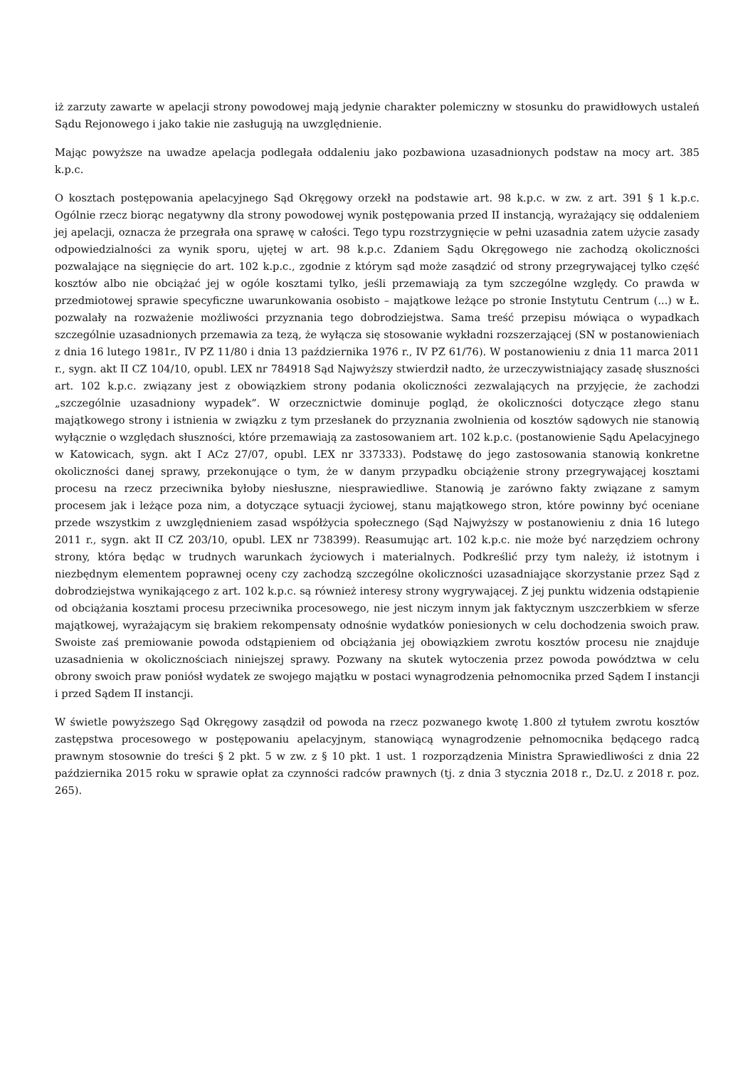iż zarzuty zawarte w apelacji strony powodowej mają jedynie charakter polemiczny w stosunku do prawidłowych ustaleń Sądu Rejonowego i jako takie nie zasługują na uwzględnienie.
Mając powyższe na uwadze apelacja podlegała oddaleniu jako pozbawiona uzasadnionych podstaw na mocy art. 385 k.p.c.
O kosztach postępowania apelacyjnego Sąd Okręgowy orzekł na podstawie art. 98 k.p.c. w zw. z art. 391 § 1 k.p.c. Ogólnie rzecz biorąc negatywny dla strony powodowej wynik postępowania przed II instancją, wyrażający się oddaleniem jej apelacji, oznacza że przegrała ona sprawę w całości. Tego typu rozstrzygnięcie w pełni uzasadnia zatem użycie zasady odpowiedzialności za wynik sporu, ujętej w art. 98 k.p.c. Zdaniem Sądu Okręgowego nie zachodzą okoliczności pozwalające na sięgnięcie do art. 102 k.p.c., zgodnie z którym sąd może zasądzić od strony przegrywającej tylko część kosztów albo nie obciążać jej w ogóle kosztami tylko, jeśli przemawiają za tym szczególne względy. Co prawda w przedmiotowej sprawie specyficzne uwarunkowania osobisto – majątkowe leżące po stronie Instytutu Centrum (...) w Ł. pozwalały na rozważenie możliwości przyznania tego dobrodziejstwa. Sama treść przepisu mówiąca o wypadkach szczególnie uzasadnionych przemawia za tezą, że wyłącza się stosowanie wykładni rozszerzającej (SN w postanowieniach z dnia 16 lutego 1981r., IV PZ 11/80 i dnia 13 października 1976 r., IV PZ 61/76). W postanowieniu z dnia 11 marca 2011 r., sygn. akt II CZ 104/10, opubl. LEX nr 784918 Sąd Najwyższy stwierdził nadto, że urzeczywistniający zasadę słuszności art. 102 k.p.c. związany jest z obowiązkiem strony podania okoliczności zezwalających na przyjęcie, że zachodzi „szczególnie uzasadniony wypadek”. W orzecznictwie dominuje pogląd, że okoliczności dotyczące złego stanu majątkowego strony i istnienia w związku z tym przesłanek do przyznania zwolnienia od kosztów sądowych nie stanowią wyłącznie o względach słuszności, które przemawiają za zastosowaniem art. 102 k.p.c. (postanowienie Sądu Apelacyjnego w Katowicach, sygn. akt I ACz 27/07, opubl. LEX nr 337333). Podstawę do jego zastosowania stanowią konkretne okoliczności danej sprawy, przekonujące o tym, że w danym przypadku obciążenie strony przegrywającej kosztami procesu na rzecz przeciwnika byłoby niesłuszne, niesprawiedliwe. Stanowią je zarówno fakty związane z samym procesem jak i leżące poza nim, a dotyczące sytuacji życiowej, stanu majątkowego stron, które powinny być oceniane przede wszystkim z uwzględnieniem zasad współżycia społecznego (Sąd Najwyższy w postanowieniu z dnia 16 lutego 2011 r., sygn. akt II CZ 203/10, opubl. LEX nr 738399). Reasumując art. 102 k.p.c. nie może być narzędziem ochrony strony, która będąc w trudnych warunkach życiowych i materialnych. Podkreślić przy tym należy, iż istotnym i niezbędnym elementem poprawnej oceny czy zachodzą szczególne okoliczności uzasadniające skorzystanie przez Sąd z dobrodziejstwa wynikającego z art. 102 k.p.c. są również interesy strony wygrywającej. Z jej punktu widzenia odstąpienie od obciążania kosztami procesu przeciwnika procesowego, nie jest niczym innym jak faktycznym uszczerbkiem w sferze majątkowej, wyrażającym się brakiem rekompensaty odnośnie wydatków poniesionych w celu dochodzenia swoich praw. Swoiste zaś premiowanie powoda odstąpieniem od obciążania jej obowiązkiem zwrotu kosztów procesu nie znajduje uzasadnienia w okolicznościach niniejszej sprawy. Pozwany na skutek wytoczenia przez powoda powództwa w celu obrony swoich praw poniósł wydatek ze swojego majątku w postaci wynagrodzenia pełnomocnika przed Sądem I instancji i przed Sądem II instancji.
W świetle powyższego Sąd Okręgowy zasądził od powoda na rzecz pozwanego kwotę 1.800 zł tytułem zwrotu kosztów zastępstwa procesowego w postępowaniu apelacyjnym, stanowiącą wynagrodzenie pełnomocnika będącego radcą prawnym stosownie do treści § 2 pkt. 5 w zw. z § 10 pkt. 1 ust. 1 rozporządzenia Ministra Sprawiedliwości z dnia 22 października 2015 roku w sprawie opłat za czynności radców prawnych (tj. z dnia 3 stycznia 2018 r., Dz.U. z 2018 r. poz. 265).